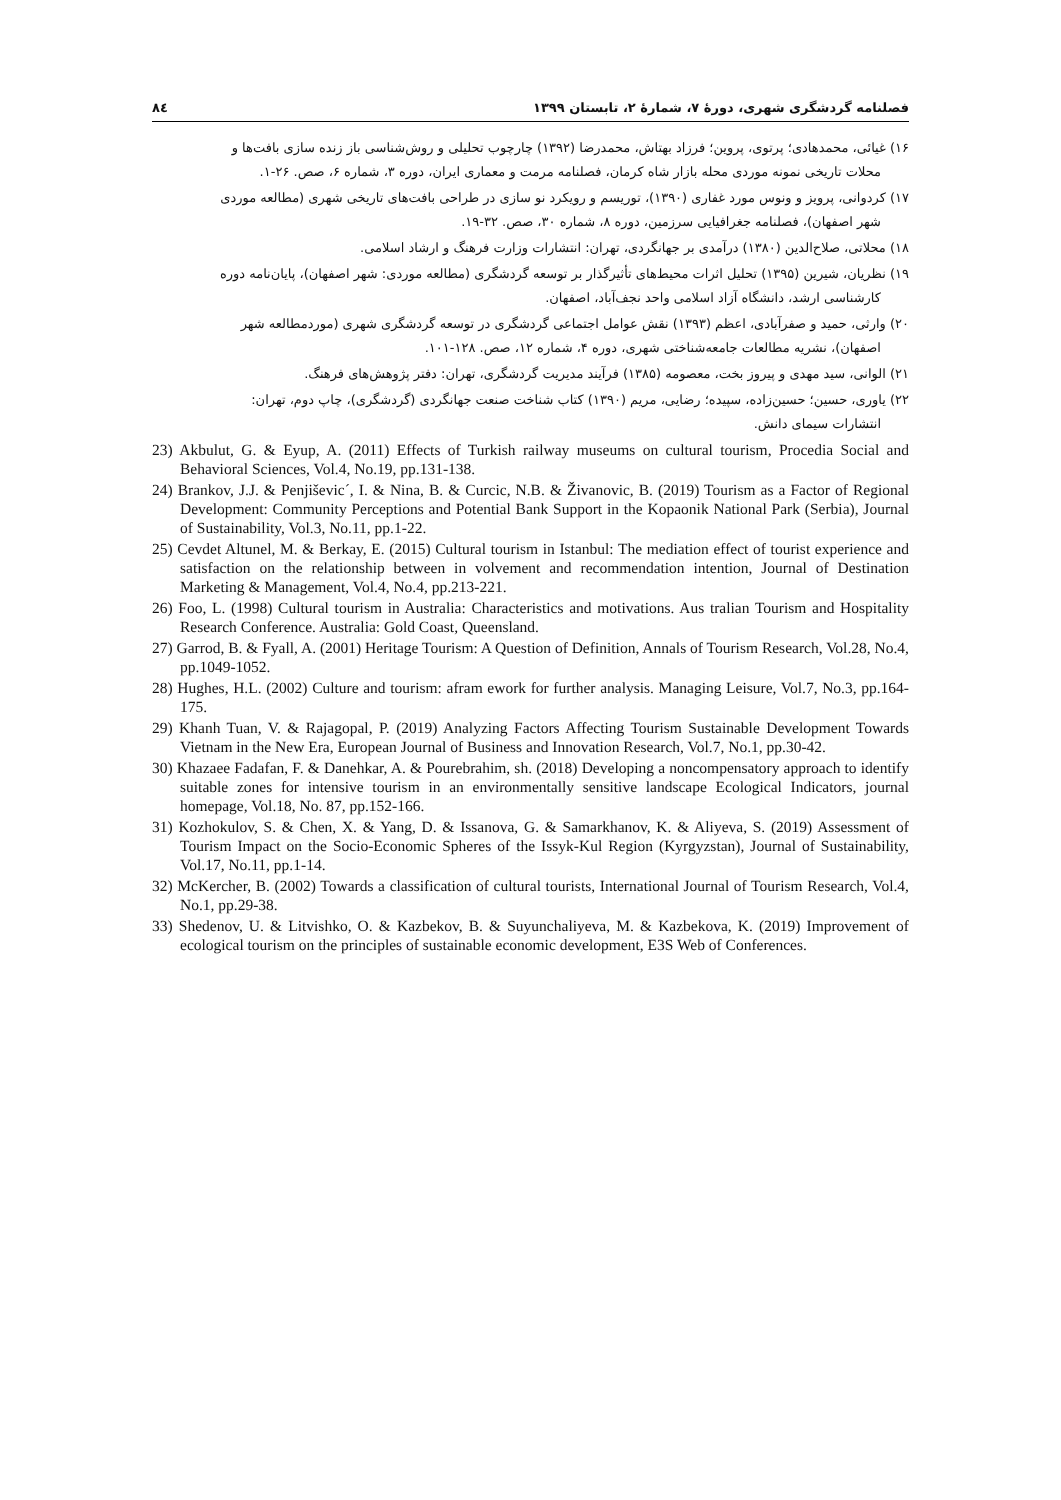فصلنامه گردشگری شهری، دورهٔ ۷، شمارهٔ ۲، تابستان ۱۳۹۹ ۸٤
۱۶) غیائی، محمدهادی؛ پرتوی، پروین؛ فرزاد بهتاش، محمدرضا (۱۳۹۲) چارچوب تحلیلی و روش‌شناسی باز زنده سازی بافت‌ها و
محلات تاریخی نمونه موردی محله بازار شاه کرمان، فصلنامه مرمت و معماری ایران، دوره ۳، شماره ۶، صص. ۲۶-۱.
۱۷) کردوانی، پرویز و ونوس مورد غفاری (۱۳۹۰)، توریسم و رویکرد نو سازی در طراحی بافت‌های تاریخی شهری (مطالعه موردی
شهر اصفهان)، فصلنامه جغرافیایی سرزمین، دوره ۸، شماره ۳۰، صص. ۳۲-۱۹.
۱۸) محلاتی، صلاح‌الدین (۱۳۸۰) درآمدی بر جهانگردی، تهران: انتشارات وزارت فرهنگ و ارشاد اسلامی.
۱۹) نظریان، شیرین (۱۳۹۵) تحلیل اثرات محیط‌های تأثیرگذار بر توسعه گردشگری (مطالعه موردی: شهر اصفهان)، پایان‌نامه دوره
کارشناسی ارشد، دانشگاه آزاد اسلامی واحد نجف‌آباد، اصفهان.
۲۰) وارثی، حمید و صفرآبادی، اعظم (۱۳۹۳) نقش عوامل اجتماعی گردشگری در توسعه گردشگری شهری (موردمطالعه شهر
اصفهان)، نشریه مطالعات جامعه‌شناختی شهری، دوره ۴، شماره ۱۲، صص. ۱۲۸-۱۰۱.
۲۱) الوانی، سید مهدی و پیروز بخت، معصومه (۱۳۸۵) فرآیند مدیریت گردشگری، تهران: دفتر پژوهش‌های فرهنگ.
۲۲) یاوری، حسین؛ حسین‌زاده، سپیده؛ رضایی، مریم (۱۳۹۰) کتاب شناخت صنعت جهانگردی (گردشگری)، چاپ دوم، تهران:
انتشارات سیمای دانش.
23) Akbulut, G. & Eyup, A. (2011) Effects of Turkish railway museums on cultural tourism, Procedia Social and Behavioral Sciences, Vol.4, No.19, pp.131-138.
24) Brankov, J.J. & Penjiševic´, I. & Nina, B. & Curcic, N.B. & Živanovic, B. (2019) Tourism as a Factor of Regional Development: Community Perceptions and Potential Bank Support in the Kopaonik National Park (Serbia), Journal of Sustainability, Vol.3, No.11, pp.1-22.
25) Cevdet Altunel, M. & Berkay, E. (2015) Cultural tourism in Istanbul: The mediation effect of tourist experience and satisfaction on the relationship between in volvement and recommendation intention, Journal of Destination Marketing & Management, Vol.4, No.4, pp.213-221.
26) Foo, L. (1998) Cultural tourism in Australia: Characteristics and motivations. Aus tralian Tourism and Hospitality Research Conference. Australia: Gold Coast, Queensland.
27) Garrod, B. & Fyall, A. (2001) Heritage Tourism: A Question of Definition, Annals of Tourism Research, Vol.28, No.4, pp.1049-1052.
28) Hughes, H.L. (2002) Culture and tourism: afram ework for further analysis. Managing Leisure, Vol.7, No.3, pp.164-175.
29) Khanh Tuan, V. & Rajagopal, P. (2019) Analyzing Factors Affecting Tourism Sustainable Development Towards Vietnam in the New Era, European Journal of Business and Innovation Research, Vol.7, No.1, pp.30-42.
30) Khazaee Fadafan, F. & Danehkar, A. & Pourebrahim, sh. (2018) Developing a noncompensatory approach to identify suitable zones for intensive tourism in an environmentally sensitive landscape Ecological Indicators, journal homepage, Vol.18, No. 87, pp.152-166.
31) Kozhokulov, S. & Chen, X. & Yang, D. & Issanova, G. & Samarkhanov, K. & Aliyeva, S. (2019) Assessment of Tourism Impact on the Socio-Economic Spheres of the Issyk-Kul Region (Kyrgyzstan), Journal of Sustainability, Vol.17, No.11, pp.1-14.
32) McKercher, B. (2002) Towards a classification of cultural tourists, International Journal of Tourism Research, Vol.4, No.1, pp.29-38.
33) Shedenov, U. & Litvishko, O. & Kazbekov, B. & Suyunchaliyeva, M. & Kazbekova, K. (2019) Improvement of ecological tourism on the principles of sustainable economic development, E3S Web of Conferences.